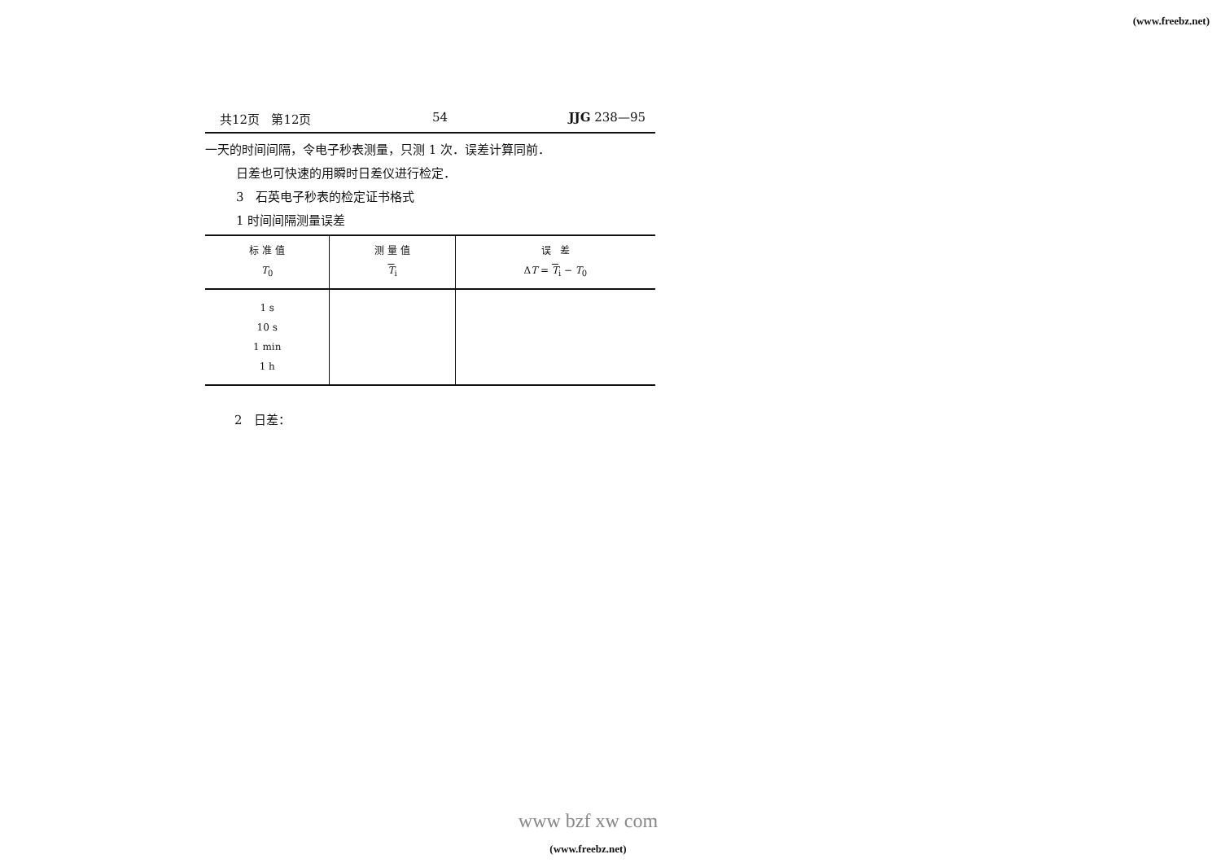(www.freebz.net)
共12页 第12页 54 JJG 238—95
一天的时间间隔，令电子秒表测量，只测 1 次．误差计算同前．
日差也可快速的用瞬时日差仪进行检定．
3 石英电子秒表的检定证书格式
1 时间间隔测量误差
| 标 准 值 T<sub>0</sub> | 测 量 值 T<sub>i</sub> | 误 差 Δ T = T<sub>i</sub> − T<sub>0</sub> |
| --- | --- | --- |
| 1 s 10 s 1 min 1 h | | |
2 日差：
www bzf xw com
(www.freebz.net)